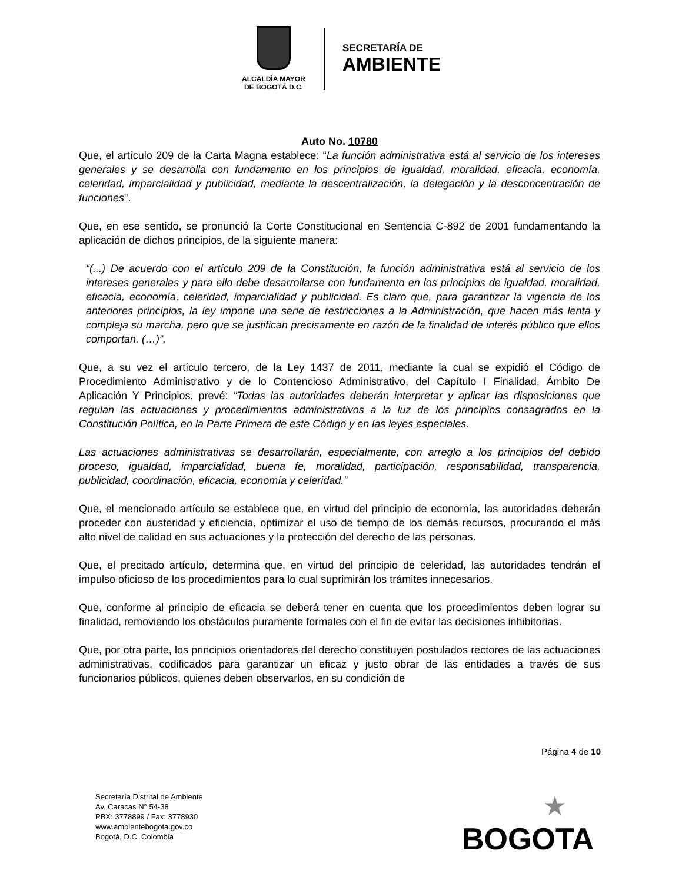ALCALDÍA MAYOR
DE BOGOTÁ D.C.
SECRETARÍA DE
AMBIENTE
Auto No. 10780
Que, el artículo 209 de la Carta Magna establece: “La función administrativa está al servicio de los intereses generales y se desarrolla con fundamento en los principios de igualdad, moralidad, eficacia, economía, celeridad, imparcialidad y publicidad, mediante la descentralización, la delegación y la desconcentración de funciones".
Que, en ese sentido, se pronunció la Corte Constitucional en Sentencia C-892 de 2001 fundamentando la aplicación de dichos principios, de la siguiente manera:
“(...) De acuerdo con el artículo 209 de la Constitución, la función administrativa está al servicio de los intereses generales y para ello debe desarrollarse con fundamento en los principios de igualdad, moralidad, eficacia, economía, celeridad, imparcialidad y publicidad. Es claro que, para garantizar la vigencia de los anteriores principios, la ley impone una serie de restricciones a la Administración, que hacen más lenta y compleja su marcha, pero que se justifican precisamente en razón de la finalidad de interés público que ellos comportan. (…)”.
Que, a su vez el artículo tercero, de la Ley 1437 de 2011, mediante la cual se expidió el Código de Procedimiento Administrativo y de lo Contencioso Administrativo, del Capítulo I Finalidad, Ámbito De Aplicación Y Principios, prevé: “Todas las autoridades deberán interpretar y aplicar las disposiciones que regulan las actuaciones y procedimientos administrativos a la luz de los principios consagrados en la Constitución Política, en la Parte Primera de este Código y en las leyes especiales.
Las actuaciones administrativas se desarrollarán, especialmente, con arreglo a los principios del debido proceso, igualdad, imparcialidad, buena fe, moralidad, participación, responsabilidad, transparencia, publicidad, coordinación, eficacia, economía y celeridad.”
Que, el mencionado artículo se establece que, en virtud del principio de economía, las autoridades deberán proceder con austeridad y eficiencia, optimizar el uso de tiempo de los demás recursos, procurando el más alto nivel de calidad en sus actuaciones y la protección del derecho de las personas.
Que, el precitado artículo, determina que, en virtud del principio de celeridad, las autoridades tendrán el impulso oficioso de los procedimientos para lo cual suprimirán los trámites innecesarios.
Que, conforme al principio de eficacia se deberá tener en cuenta que los procedimientos deben lograr su finalidad, removiendo los obstáculos puramente formales con el fin de evitar las decisiones inhibitorias.
Que, por otra parte, los principios orientadores del derecho constituyen postulados rectores de las actuaciones administrativas, codificados para garantizar un eficaz y justo obrar de las entidades a través de sus funcionarios públicos, quienes deben observarlos, en su condición de
Página 4 de 10
Secretaría Distrital de Ambiente
Av. Caracas N° 54-38
PBX: 3778899 / Fax: 3778930
www.ambientebogota.gov.co
Bogotá, D.C. Colombia
★
BOGOTA